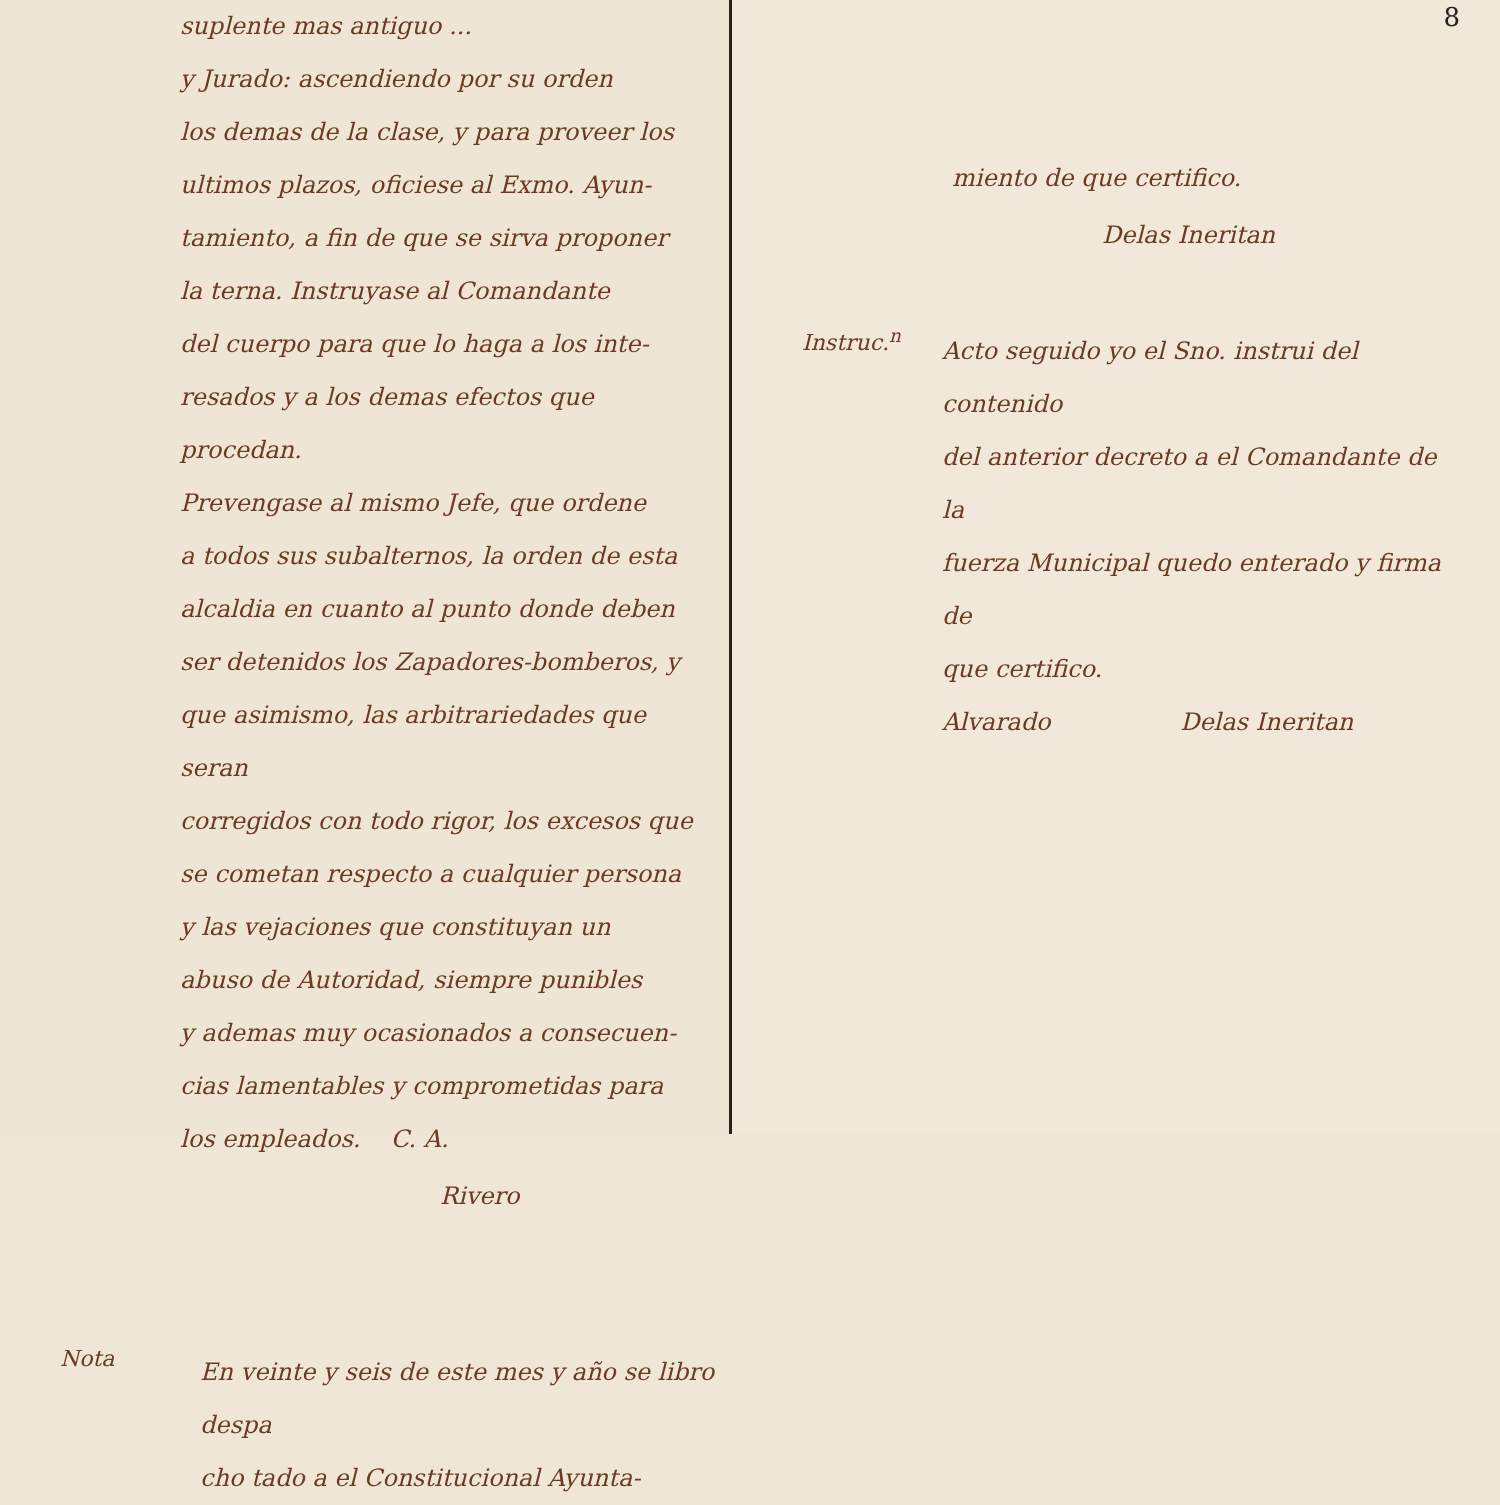suplente mas antiguo ...
y Jurado: ascendiendo por su orden
los demas de la clase, y para proveer los
ultimos plazos, oficiese al Exmo. Ayun-
tamiento, a fin de que se sirva proponer
la terna. Instruyase al Comandante
del cuerpo para que lo haga a los inte-
resados y a los demas efectos que procedan.
Prevengase al mismo Jefe, que ordene
a todos sus subalternos, la orden de esta
alcaldia en cuanto al punto donde deben
ser detenidos los Zapadores-bomberos, y
que asimismo, las arbitrariedades que seran
corregidos con todo rigor, los excesos que
se cometan respecto a cualquier persona
y las vejaciones que constituyan un
abuso de Autoridad, siempre punibles
y ademas muy ocasionados a consecuen-
cias lamentables y comprometidas para
los empleados. C. A.
Rivero
Nota
En veinte y seis de este mes y año se libro despa
cho tado a el Constitucional Ayunta-
8
miento de que certifico.
Delas Ineritan
Instruc.<sup>n</sup>
Acto seguido yo el Sno. instrui del contenido
del anterior decreto a el Comandante de la
fuerza Municipal quedo enterado y firma de
que certifico.
Alvarado Delas Ineritan